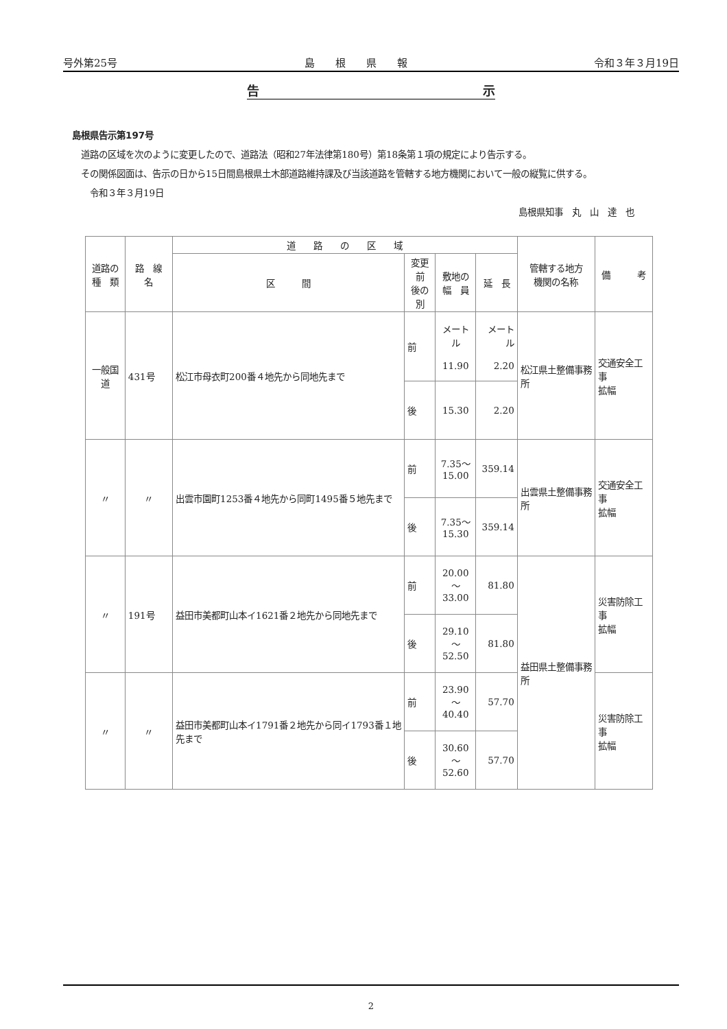号外第25号 島　　根　　県　　報 令和３年３月19日
告 示
島根県告示第197号
　道路の区域を次のように変更したので、道路法（昭和27年法律第180号）第18条第１項の規定により告示する。
　その関係図面は、告示の日から15日間島根県土木部道路維持課及び当該道路を管轄する地方機関において一般の縦覧に供する。
　　令和３年３月19日
島根県知事　丸　山　達　也
| 道路の 種 類 | 路 線 名 | 道 路 の 区 域 | | | | 管轄する地方 機関の名称 | 備 考 |
| --- | --- | --- | --- | --- | --- | --- | --- |
| | | 区 間 | 変更前 後の別 | 敷地の 幅 員 | 延 長 | | |
| 一般国道 | 431号 | 松江市母衣町200番４地先から同地先まで | 前 | メートル 11.90 | メートル 2.20 | 松江県土整備事務所 | 交通安全工事 拡幅 |
| | | | 後 | 15.30 | 2.20 | | |
| 〃 | 〃 | 出雲市園町1253番４地先から同町1495番５地先まで | 前 | 7.35～ 15.00 | 359.14 | 出雲県土整備事務所 | 交通安全工事 拡幅 |
| | | | 後 | 7.35～ 15.30 | 359.14 | | |
| 〃 | 191号 | 益田市美都町山本イ1621番２地先から同地先まで | 前 | 20.00～ 33.00 | 81.80 | 益田県土整備事務所 | 災害防除工事 拡幅 |
| | | | 後 | 29.10～ 52.50 | 81.80 | | |
| 〃 | 〃 | 益田市美都町山本イ1791番２地先から同イ1793番１地先まで | 前 | 23.90～ 40.40 | 57.70 | | 災害防除工事 拡幅 |
| | | | 後 | 30.60～ 52.60 | 57.70 | | |
2